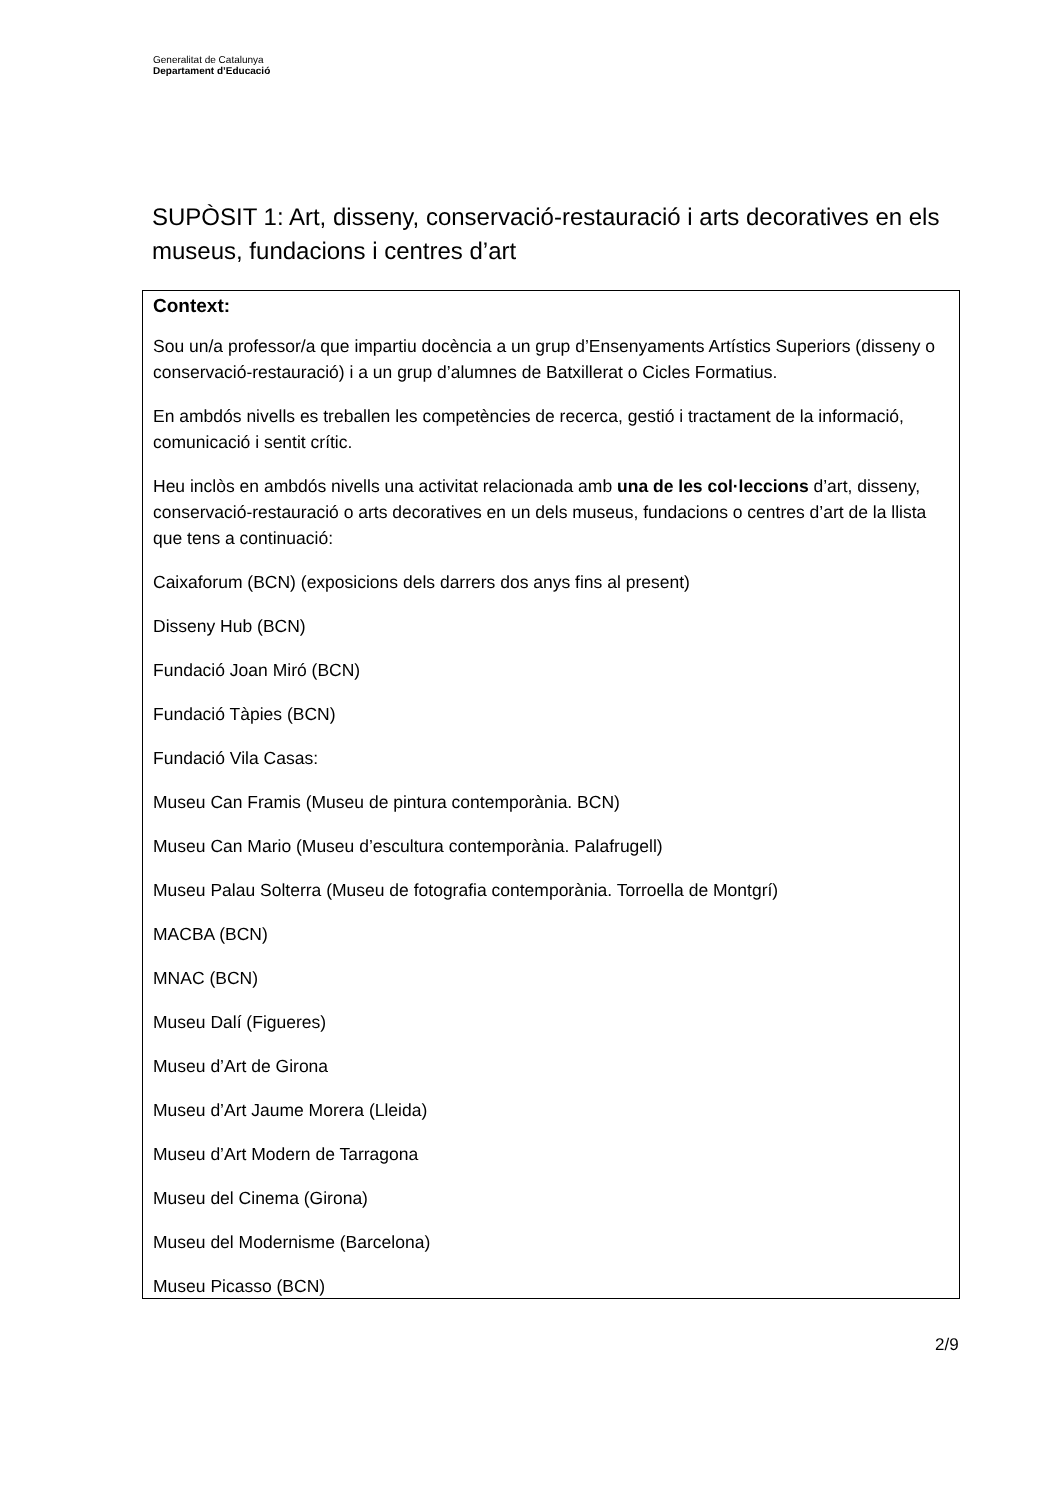Generalitat de Catalunya
Departament d’Educació
SUPÒSIT 1: Art, disseny, conservació-restauració i arts decoratives en els museus, fundacions i centres d’art
Context:
Sou un/a professor/a que impartiu docència a un grup d’Ensenyaments Artístics Superiors (disseny o conservació-restauració) i a un grup d’alumnes de Batxillerat o Cicles Formatius.
En ambdós nivells es treballen les competències de recerca, gestió i tractament de la informació, comunicació i sentit crític.
Heu inclòs en ambdós nivells una activitat relacionada amb una de les col·leccions d’art, disseny, conservació-restauració o arts decoratives en un dels museus, fundacions o centres d’art de la llista que tens a continuació:
Caixaforum (BCN) (exposicions dels darrers dos anys fins al present)
Disseny Hub (BCN)
Fundació Joan Miró (BCN)
Fundació Tàpies (BCN)
Fundació Vila Casas:
Museu Can Framis (Museu de pintura contemporània. BCN)
Museu Can Mario (Museu d’escultura contemporània. Palafrugell)
Museu Palau Solterra (Museu de fotografia contemporània. Torroella de Montgrí)
MACBA (BCN)
MNAC (BCN)
Museu Dalí (Figueres)
Museu d’Art de Girona
Museu d’Art Jaume Morera (Lleida)
Museu d’Art Modern de Tarragona
Museu del Cinema (Girona)
Museu del Modernisme (Barcelona)
Museu Picasso (BCN)
2/9